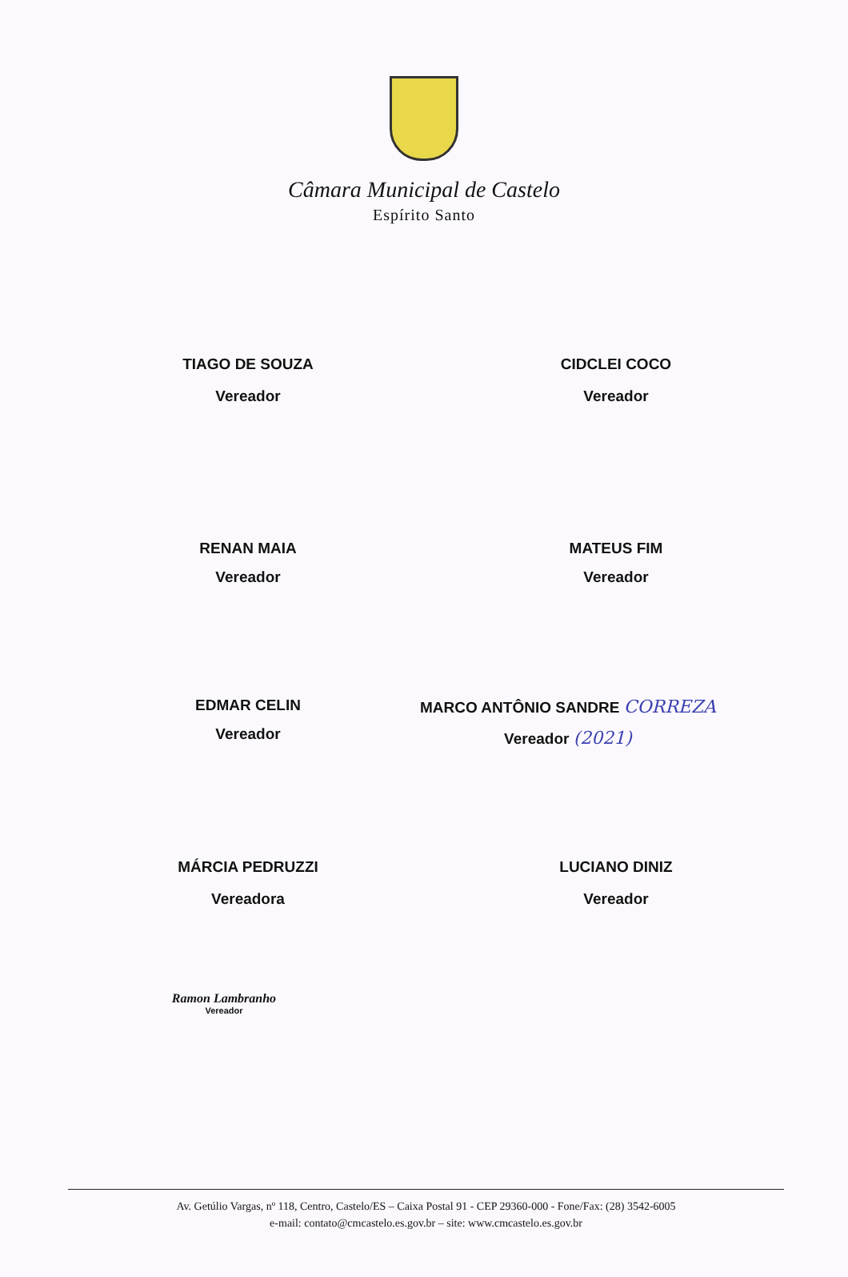Câmara Municipal de Castelo
Espírito Santo
TIAGO DE SOUZA
Vereador
CIDCLEI COCO
Vereador
RENAN MAIA
Vereador
MATEUS FIM
Vereador
EDMAR CELIN
Vereador
MARCO ANTÔNIO SANDRE CORREZA
Vereador (2021)
MÁRCIA PEDRUZZI
Vereadora
LUCIANO DINIZ
Vereador
Ramon Lambranho
Vereador
Av. Getúlio Vargas, nº 118, Centro, Castelo/ES – Caixa Postal 91 - CEP 29360-000 - Fone/Fax: (28) 3542-6005
e-mail: contato@cmcastelo.es.gov.br – site: www.cmcastelo.es.gov.br